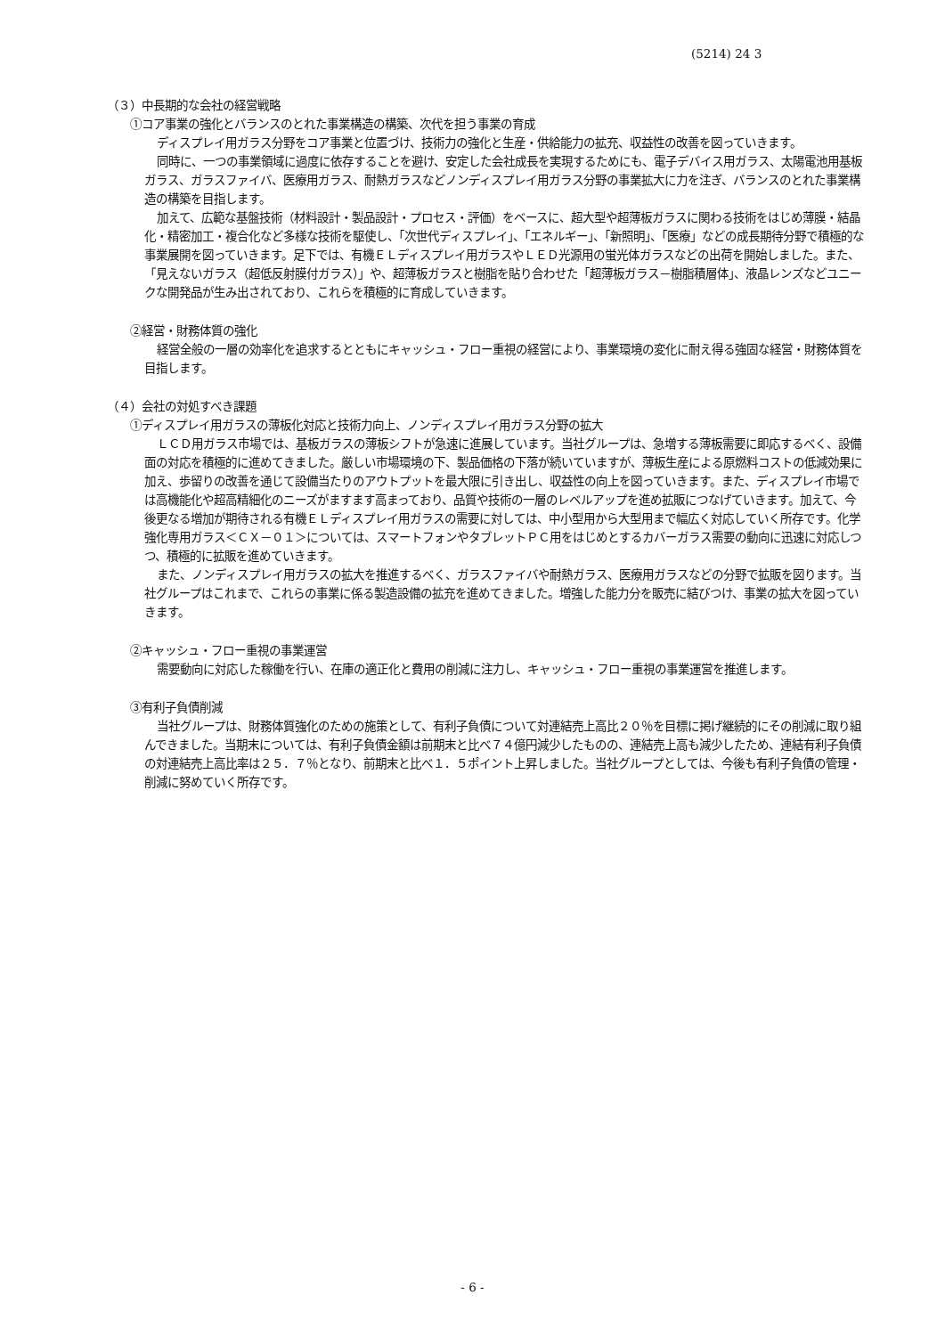(5214) 24 3
（３）中長期的な会社の経営戦略
①コア事業の強化とバランスのとれた事業構造の構築、次代を担う事業の育成
ディスプレイ用ガラス分野をコア事業と位置づけ、技術力の強化と生産・供給能力の拡充、収益性の改善を図っていきます。
同時に、一つの事業領域に過度に依存することを避け、安定した会社成長を実現するためにも、電子デバイス用ガラス、太陽電池用基板ガラス、ガラスファイバ、医療用ガラス、耐熱ガラスなどノンディスプレイ用ガラス分野の事業拡大に力を注ぎ、バランスのとれた事業構造の構築を目指します。
加えて、広範な基盤技術（材料設計・製品設計・プロセス・評価）をベースに、超大型や超薄板ガラスに関わる技術をはじめ薄膜・結晶化・精密加工・複合化など多様な技術を駆使し、「次世代ディスプレイ」、「エネルギー」、「新照明」、「医療」などの成長期待分野で積極的な事業展開を図っていきます。足下では、有機ＥＬディスプレイ用ガラスやＬＥＤ光源用の蛍光体ガラスなどの出荷を開始しました。また、「見えないガラス（超低反射膜付ガラス）」や、超薄板ガラスと樹脂を貼り合わせた「超薄板ガラス－樹脂積層体」、液晶レンズなどユニークな開発品が生み出されており、これらを積極的に育成していきます。
②経営・財務体質の強化
経営全般の一層の効率化を追求するとともにキャッシュ・フロー重視の経営により、事業環境の変化に耐え得る強固な経営・財務体質を目指します。
（４）会社の対処すべき課題
①ディスプレイ用ガラスの薄板化対応と技術力向上、ノンディスプレイ用ガラス分野の拡大
ＬＣＤ用ガラス市場では、基板ガラスの薄板シフトが急速に進展しています。当社グループは、急増する薄板需要に即応するべく、設備面の対応を積極的に進めてきました。厳しい市場環境の下、製品価格の下落が続いていますが、薄板生産による原燃料コストの低減効果に加え、歩留りの改善を通じて設備当たりのアウトプットを最大限に引き出し、収益性の向上を図っていきます。また、ディスプレイ市場では高機能化や超高精細化のニーズがますます高まっており、品質や技術の一層のレベルアップを進め拡販につなげていきます。加えて、今後更なる増加が期待される有機ＥＬディスプレイ用ガラスの需要に対しては、中小型用から大型用まで幅広く対応していく所存です。化学強化専用ガラス＜ＣＸ－０１＞については、スマートフォンやタブレットＰＣ用をはじめとするカバーガラス需要の動向に迅速に対応しつつ、積極的に拡販を進めていきます。
また、ノンディスプレイ用ガラスの拡大を推進するべく、ガラスファイバや耐熱ガラス、医療用ガラスなどの分野で拡販を図ります。当社グループはこれまで、これらの事業に係る製造設備の拡充を進めてきました。増強した能力分を販売に結びつけ、事業の拡大を図っていきます。
②キャッシュ・フロー重視の事業運営
需要動向に対応した稼働を行い、在庫の適正化と費用の削減に注力し、キャッシュ・フロー重視の事業運営を推進します。
③有利子負債削減
当社グループは、財務体質強化のための施策として、有利子負債について対連結売上高比２０％を目標に掲げ継続的にその削減に取り組んできました。当期末については、有利子負債金額は前期末と比べ７４億円減少したものの、連結売上高も減少したため、連結有利子負債の対連結売上高比率は２５．７％となり、前期末と比べ１．５ポイント上昇しました。当社グループとしては、今後も有利子負債の管理・削減に努めていく所存です。
- 6 -